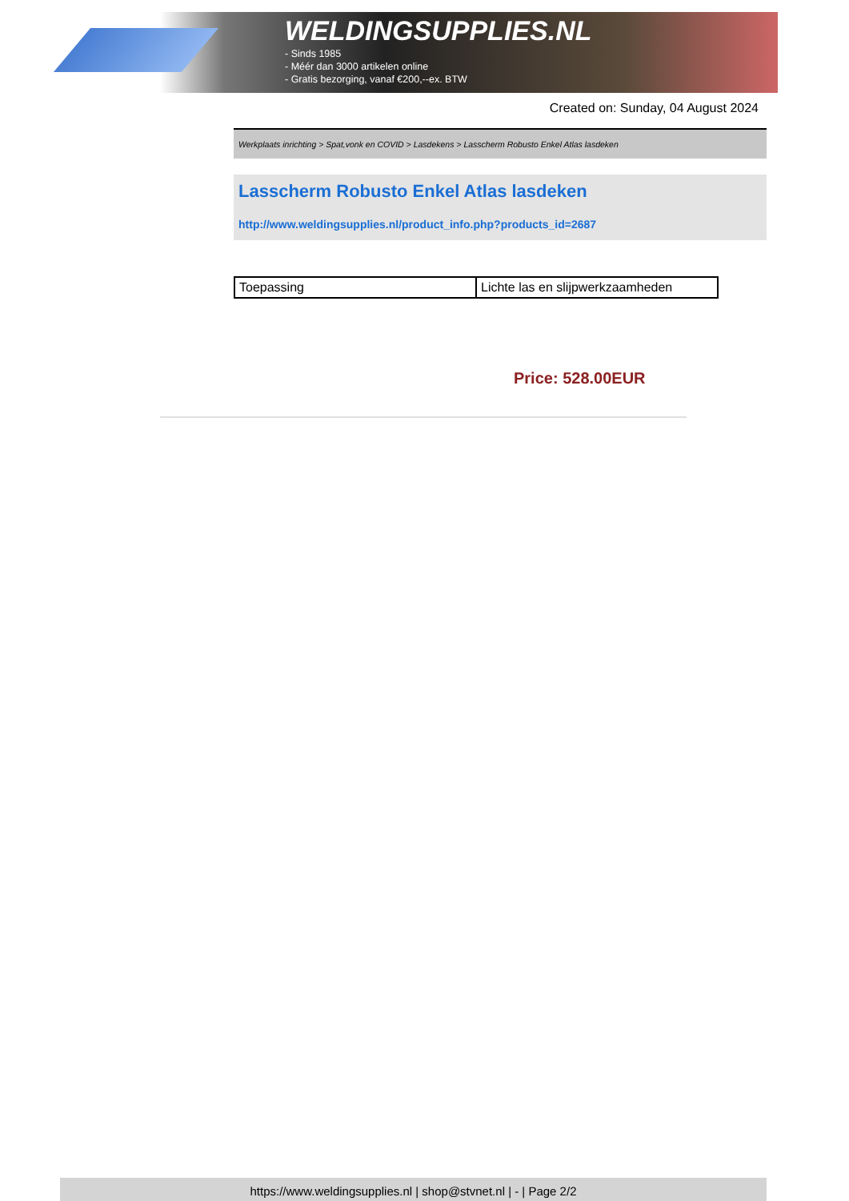WELDINGSUPPLIES.NL
- Sinds 1985
- Méér dan 3000 artikelen online
- Gratis bezorging, vanaf €200,--ex. BTW
Created on: Sunday, 04 August 2024
Werkplaats inrichting > Spat,vonk en COVID > Lasdekens > Lasscherm Robusto Enkel Atlas lasdeken
Lasscherm Robusto Enkel Atlas lasdeken
http://www.weldingsupplies.nl/product_info.php?products_id=2687
| Toepassing | Lichte las en slijpwerkzaamheden |
Price: 528.00EUR
https://www.weldingsupplies.nl | shop@stvnet.nl | - | Page 2/2